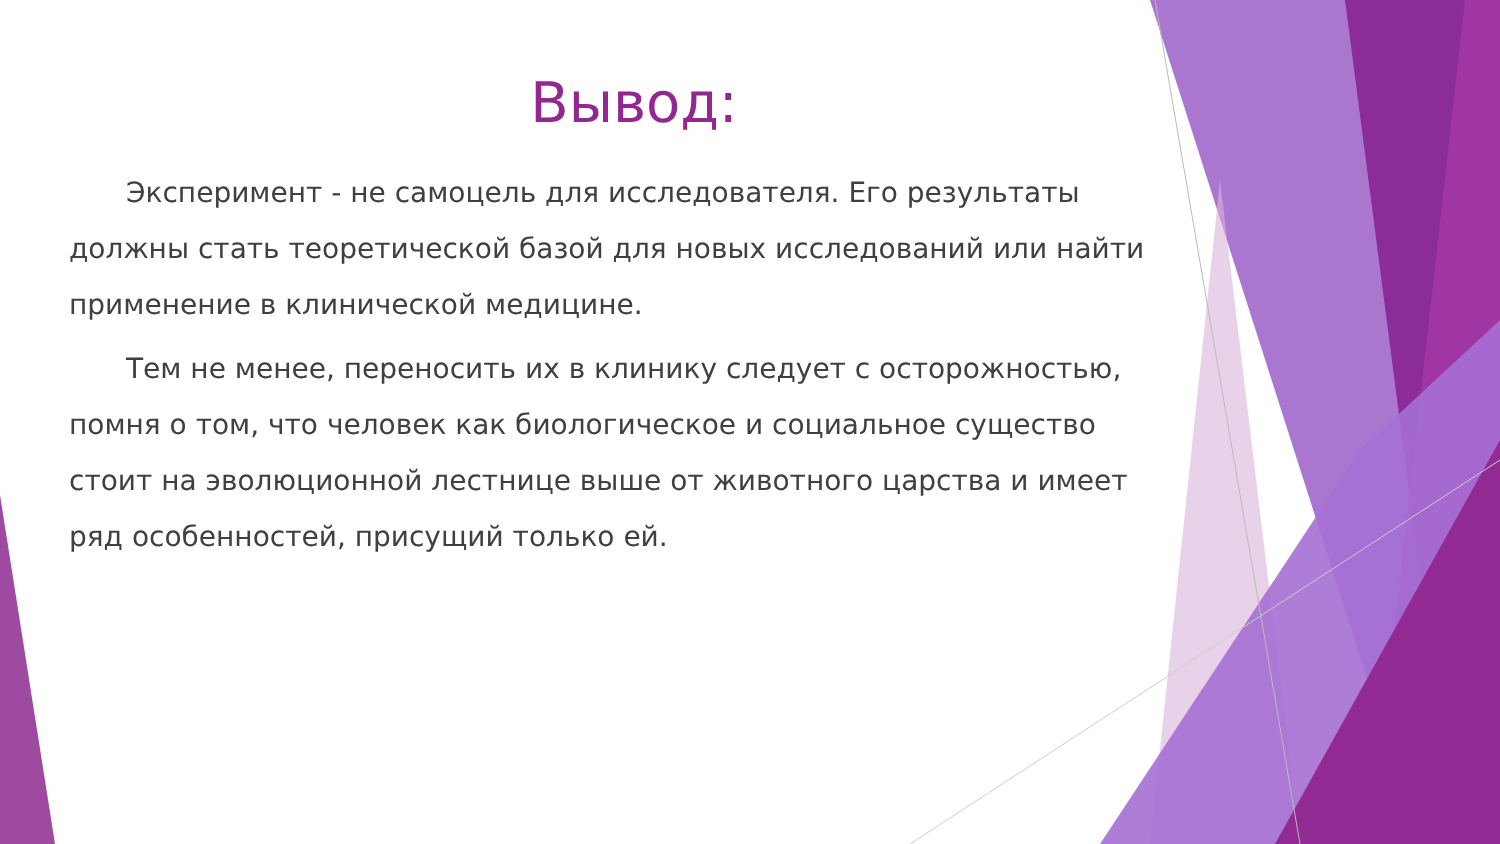Вывод:
Эксперимент - не самоцель для исследователя. Его результаты должны стать теоретической базой для новых исследований или найти применение в клинической медицине.
Тем не менее, переносить их в клинику следует с осторожностью, помня о том, что человек как биологическое и социальное существо стоит на эволюционной лестнице выше от животного царства и имеет ряд особенностей, присущий только ей.